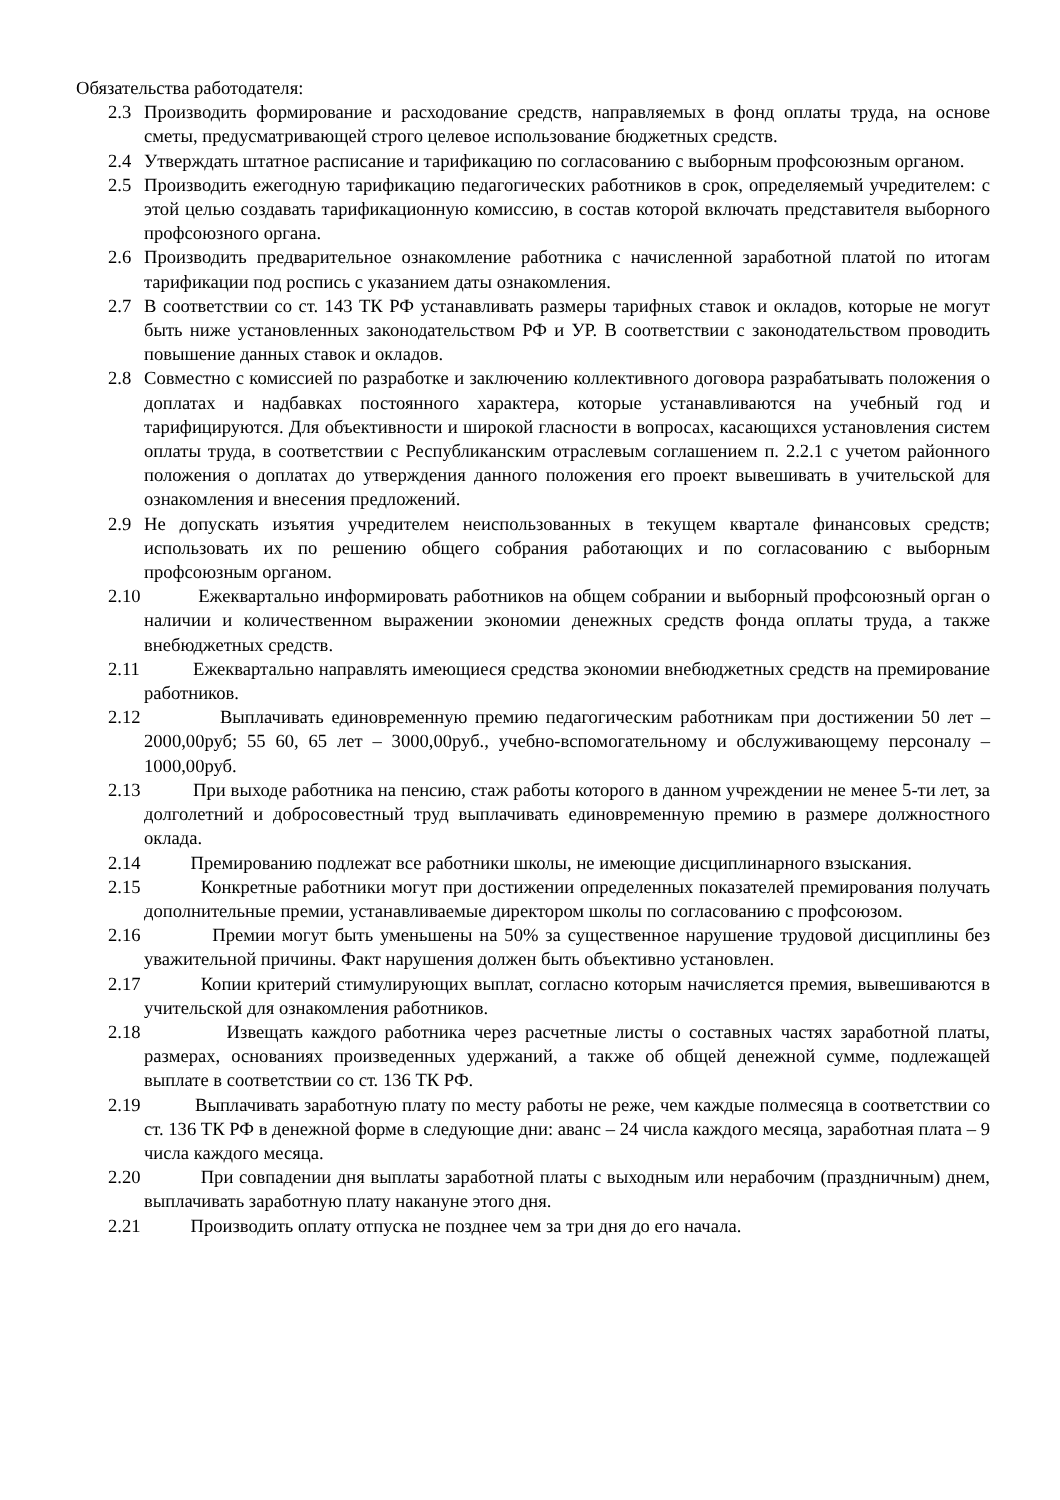Обязательства работодателя:
2.3 Производить формирование и расходование средств, направляемых в фонд оплаты труда, на основе сметы, предусматривающей строго целевое использование бюджетных средств.
2.4 Утверждать штатное расписание и тарификацию по согласованию с выборным профсоюзным органом.
2.5 Производить ежегодную тарификацию педагогических работников в срок, определяемый учредителем: с этой целью создавать тарификационную комиссию, в состав которой включать представителя выборного профсоюзного органа.
2.6 Производить предварительное ознакомление работника с начисленной заработной платой по итогам тарификации под роспись с указанием даты ознакомления.
2.7 В соответствии со ст. 143 ТК РФ устанавливать размеры тарифных ставок и окладов, которые не могут быть ниже установленных законодательством РФ и УР. В соответствии с законодательством проводить повышение данных ставок и окладов.
2.8 Совместно с комиссией по разработке и заключению коллективного договора разрабатывать положения о доплатах и надбавках постоянного характера, которые устанавливаются на учебный год и тарифицируются. Для объективности и широкой гласности в вопросах, касающихся установления систем оплаты труда, в соответствии с Республиканским отраслевым соглашением п. 2.2.1 с учетом районного положения о доплатах до утверждения данного положения его проект вывешивать в учительской для ознакомления и внесения предложений.
2.9 Не допускать изъятия учредителем неиспользованных в текущем квартале финансовых средств; использовать их по решению общего собрания работающих и по согласованию с выборным профсоюзным органом.
2.10 Ежеквартально информировать работников на общем собрании и выборный профсоюзный орган о наличии и количественном выражении экономии денежных средств фонда оплаты труда, а также внебюджетных средств.
2.11 Ежеквартально направлять имеющиеся средства экономии внебюджетных средств на премирование работников.
2.12 Выплачивать единовременную премию педагогическим работникам при достижении 50 лет – 2000,00руб; 55 60, 65 лет – 3000,00руб., учебно-вспомогательному и обслуживающему персоналу – 1000,00руб.
2.13 При выходе работника на пенсию, стаж работы которого в данном учреждении не менее 5-ти лет, за долголетний и добросовестный труд выплачивать единовременную премию в размере должностного оклада.
2.14 Премированию подлежат все работники школы, не имеющие дисциплинарного взыскания.
2.15 Конкретные работники могут при достижении определенных показателей премирования получать дополнительные премии, устанавливаемые директором школы по согласованию с профсоюзом.
2.16 Премии могут быть уменьшены на 50% за существенное нарушение трудовой дисциплины без уважительной причины. Факт нарушения должен быть объективно установлен.
2.17 Копии критерий стимулирующих выплат, согласно которым начисляется премия, вывешиваются в учительской для ознакомления работников.
2.18 Извещать каждого работника через расчетные листы о составных частях заработной платы, размерах, основаниях произведенных удержаний, а также об общей денежной сумме, подлежащей выплате в соответствии со ст. 136 ТК РФ.
2.19 Выплачивать заработную плату по месту работы не реже, чем каждые полмесяца в соответствии со ст. 136 ТК РФ в денежной форме в следующие дни: аванс – 24 числа каждого месяца, заработная плата – 9 числа каждого месяца.
2.20 При совпадении дня выплаты заработной платы с выходным или нерабочим (праздничным) днем, выплачивать заработную плату накануне этого дня.
2.21 Производить оплату отпуска не позднее чем за три дня до его начала.